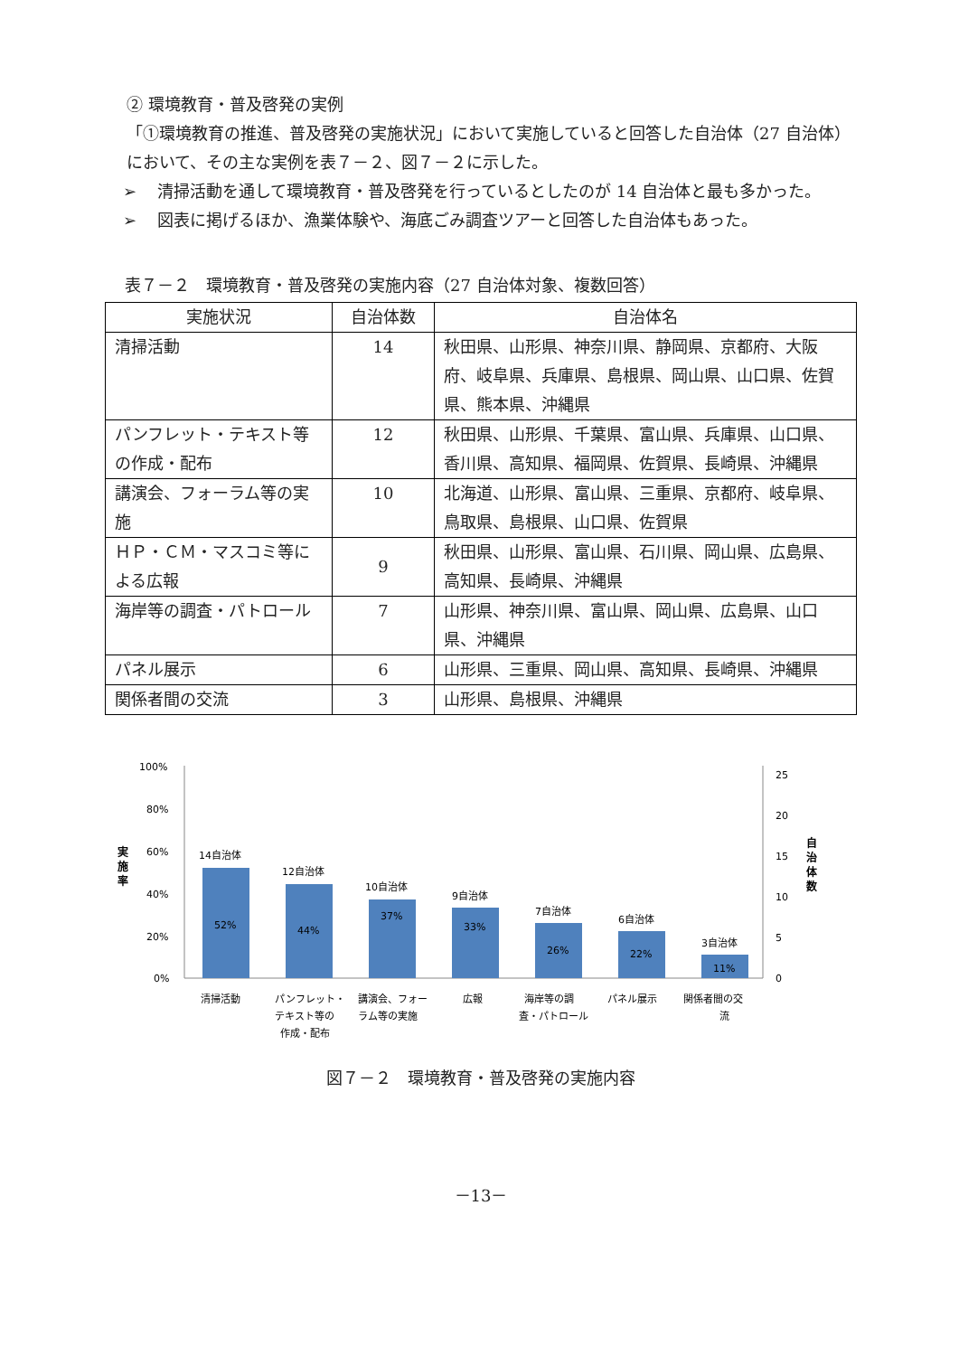② 環境教育・普及啓発の実例
「①環境教育の推進、普及啓発の実施状況」において実施していると回答した自治体（27 自治体）において、その主な実例を表７－２、図７－２に示した。
➢ 清掃活動を通して環境教育・普及啓発を行っているとしたのが 14 自治体と最も多かった。
➢ 図表に掲げるほか、漁業体験や、海底ごみ調査ツアーと回答した自治体もあった。
表７－２　環境教育・普及啓発の実施内容（27 自治体対象、複数回答）
| 実施状況 | 自治体数 | 自治体名 |
| --- | --- | --- |
| 清掃活動 | 14 | 秋田県、山形県、神奈川県、静岡県、京都府、大阪府、岐阜県、兵庫県、島根県、岡山県、山口県、佐賀県、熊本県、沖縄県 |
| パンフレット・テキスト等の作成・配布 | 12 | 秋田県、山形県、千葉県、富山県、兵庫県、山口県、香川県、高知県、福岡県、佐賀県、長崎県、沖縄県 |
| 講演会、フォーラム等の実施 | 10 | 北海道、山形県、富山県、三重県、京都府、岐阜県、鳥取県、島根県、山口県、佐賀県 |
| ＨＰ・ＣＭ・マスコミ等による広報 | 9 | 秋田県、山形県、富山県、石川県、岡山県、広島県、高知県、長崎県、沖縄県 |
| 海岸等の調査・パトロール | 7 | 山形県、神奈川県、富山県、岡山県、広島県、山口県、沖縄県 |
| パネル展示 | 6 | 山形県、三重県、岡山県、高知県、長崎県、沖縄県 |
| 関係者間の交流 | 3 | 山形県、島根県、沖縄県 |
100%
80%
60%
40%
20%
0%
25
20
15
10
5
0
実
施
率
自
治
体
数
14自治体
12自治体
10自治体
9自治体
7自治体
6自治体
3自治体
52%
44%
37%
33%
26%
22%
11%
清掃活動
パンフレット・
テキスト等の
作成・配布
講演会、フォー
ラム等の実施
広報
海岸等の調
査・パトロール
パネル展示
関係者間の交
流
図７－２　環境教育・普及啓発の実施内容
－13－